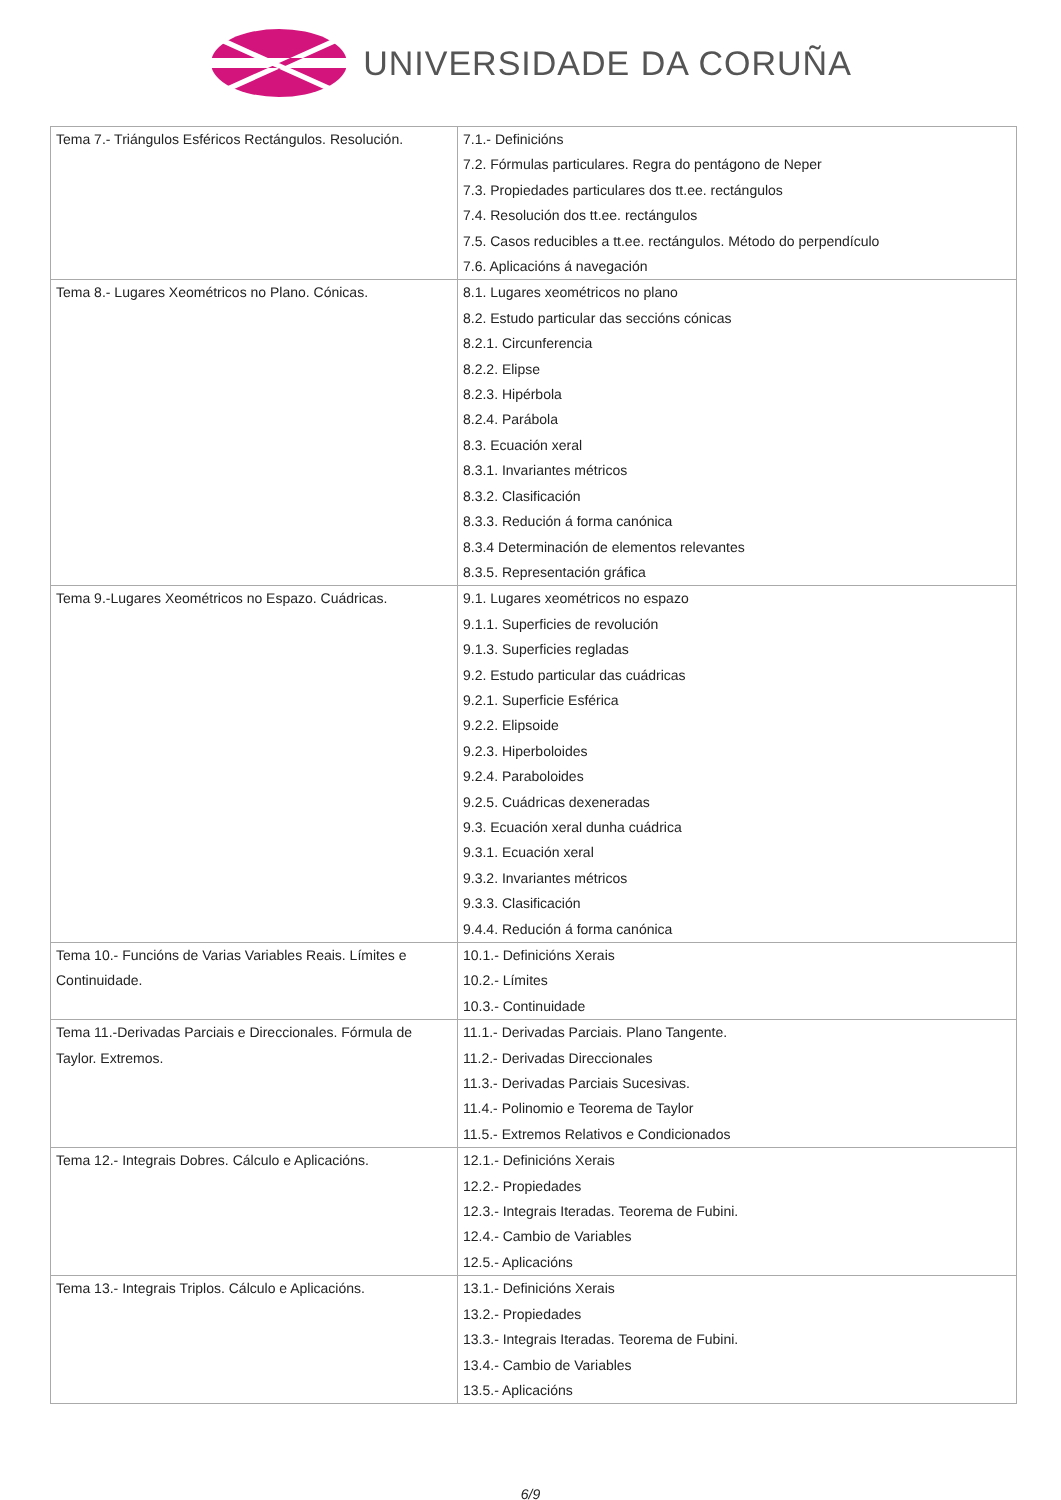UNIVERSIDADE DA CORUÑA
| Tema 7.- Triángulos Esféricos Rectángulos. Resolución. | 7.1.- Definicións 7.2. Fórmulas particulares. Regra do pentágono de Neper 7.3. Propiedades particulares dos tt.ee. rectángulos 7.4. Resolución dos tt.ee. rectángulos 7.5. Casos reducibles a tt.ee. rectángulos. Método do perpendículo 7.6. Aplicacións á navegación |
| Tema 8.- Lugares Xeométricos no Plano. Cónicas. | 8.1. Lugares xeométricos no plano 8.2. Estudo particular das seccións cónicas 8.2.1. Circunferencia 8.2.2. Elipse 8.2.3. Hipérbola 8.2.4. Parábola 8.3. Ecuación xeral 8.3.1. Invariantes métricos 8.3.2. Clasificación 8.3.3. Redución á forma canónica 8.3.4 Determinación de elementos relevantes 8.3.5. Representación gráfica |
| Tema 9.-Lugares Xeométricos no Espazo. Cuádricas. | 9.1. Lugares xeométricos no espazo 9.1.1. Superficies de revolución 9.1.3. Superficies regladas 9.2. Estudo particular das cuádricas 9.2.1. Superficie Esférica 9.2.2. Elipsoide 9.2.3. Hiperboloides 9.2.4. Paraboloides 9.2.5. Cuádricas dexeneradas 9.3. Ecuación xeral dunha cuádrica 9.3.1. Ecuación xeral 9.3.2. Invariantes métricos 9.3.3. Clasificación 9.4.4. Redución á forma canónica |
| Tema 10.- Funcións de Varias Variables Reais. Límites e Continuidade. | 10.1.- Definicións Xerais 10.2.- Límites 10.3.- Continuidade |
| Tema 11.-Derivadas Parciais e Direccionales. Fórmula de Taylor. Extremos. | 11.1.- Derivadas Parciais. Plano Tangente. 11.2.- Derivadas Direccionales 11.3.- Derivadas Parciais Sucesivas. 11.4.- Polinomio e Teorema de Taylor 11.5.- Extremos Relativos e Condicionados |
| Tema 12.- Integrais Dobres. Cálculo e Aplicacións. | 12.1.- Definicións Xerais 12.2.- Propiedades 12.3.- Integrais Iteradas. Teorema de Fubini. 12.4.- Cambio de Variables 12.5.- Aplicacións |
| Tema 13.- Integrais Triplos. Cálculo e Aplicacións. | 13.1.- Definicións Xerais 13.2.- Propiedades 13.3.- Integrais Iteradas. Teorema de Fubini. 13.4.- Cambio de Variables 13.5.- Aplicacións |
6/9